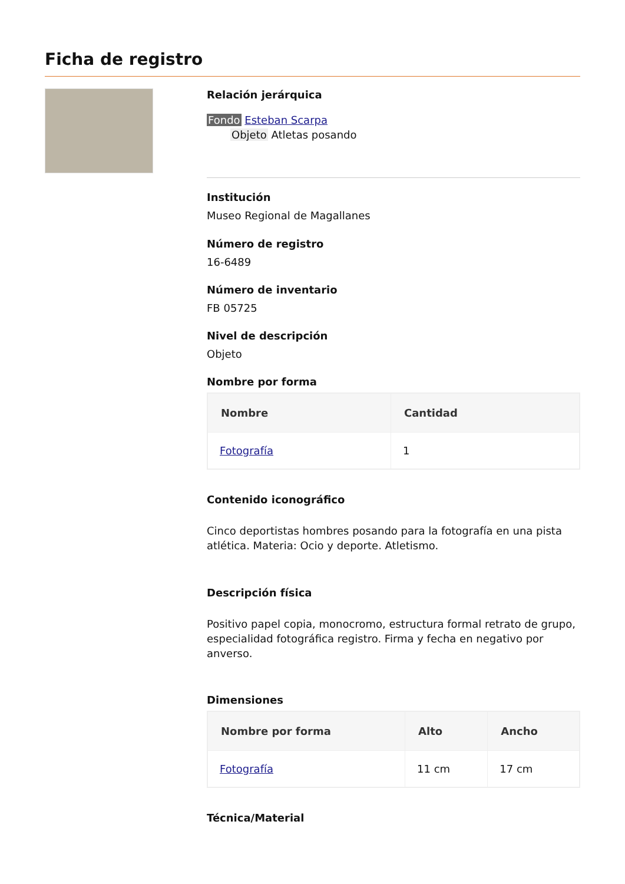Ficha de registro
Relación jerárquica
Fondo Esteban Scarpa
Objeto Atletas posando
Institución
Museo Regional de Magallanes
Número de registro
16-6489
Número de inventario
FB 05725
Nivel de descripción
Objeto
Nombre por forma
| Nombre | Cantidad |
| --- | --- |
| Fotografía | 1 |
Contenido iconográfico
Cinco deportistas hombres posando para la fotografía en una pista atlética. Materia: Ocio y deporte. Atletismo.
Descripción física
Positivo papel copia, monocromo, estructura formal retrato de grupo, especialidad fotográfica registro. Firma y fecha en negativo por anverso.
Dimensiones
| Nombre por forma | Alto | Ancho |
| --- | --- | --- |
| Fotografía | 11 cm | 17 cm |
Técnica/Material